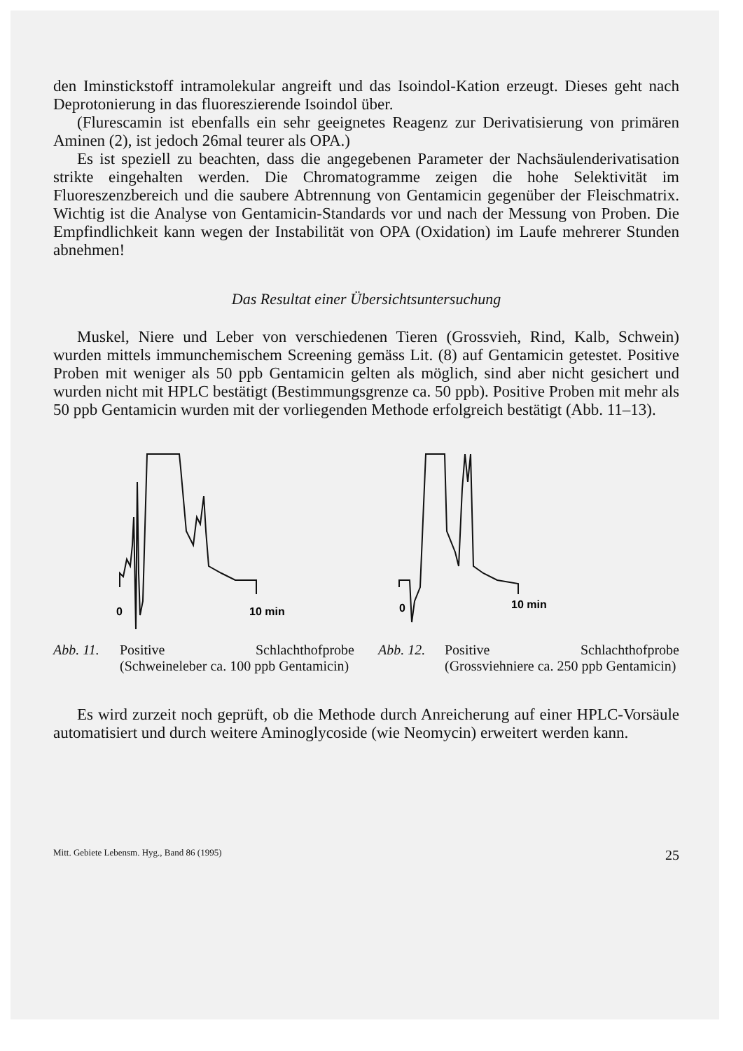den Iminstickstoff intramolekular angreift und das Isoindol-Kation erzeugt. Dieses geht nach Deprotonierung in das fluoreszierende Isoindol über.
(Flurescamin ist ebenfalls ein sehr geeignetes Reagenz zur Derivatisierung von primären Aminen (2), ist jedoch 26mal teurer als OPA.)
Es ist speziell zu beachten, dass die angegebenen Parameter der Nachsäulenderivatisation strikte eingehalten werden. Die Chromatogramme zeigen die hohe Selektivität im Fluoreszenzbereich und die saubere Abtrennung von Gentamicin gegenüber der Fleischmatrix. Wichtig ist die Analyse von Gentamicin-Standards vor und nach der Messung von Proben. Die Empfindlichkeit kann wegen der Instabilität von OPA (Oxidation) im Laufe mehrerer Stunden abnehmen!
Das Resultat einer Übersichtsuntersuchung
Muskel, Niere und Leber von verschiedenen Tieren (Grossvieh, Rind, Kalb, Schwein) wurden mittels immunchemischem Screening gemäss Lit. (8) auf Gentamicin getestet. Positive Proben mit weniger als 50 ppb Gentamicin gelten als möglich, sind aber nicht gesichert und wurden nicht mit HPLC bestätigt (Bestimmungsgrenze ca. 50 ppb). Positive Proben mit mehr als 50 ppb Gentamicin wurden mit der vorliegenden Methode erfolgreich bestätigt (Abb. 11–13).
0
10 min
Abb. 11. Positive Schlachthofprobe (Schweineleber ca. 100 ppb Gentamicin)
0
10 min
Abb. 12. Positive Schlachthofprobe (Grossviehniere ca. 250 ppb Gentamicin)
Es wird zurzeit noch geprüft, ob die Methode durch Anreicherung auf einer HPLC-Vorsäule automatisiert und durch weitere Aminoglycoside (wie Neomycin) erweitert werden kann.
Mitt. Gebiete Lebensm. Hyg., Band 86 (1995) 25